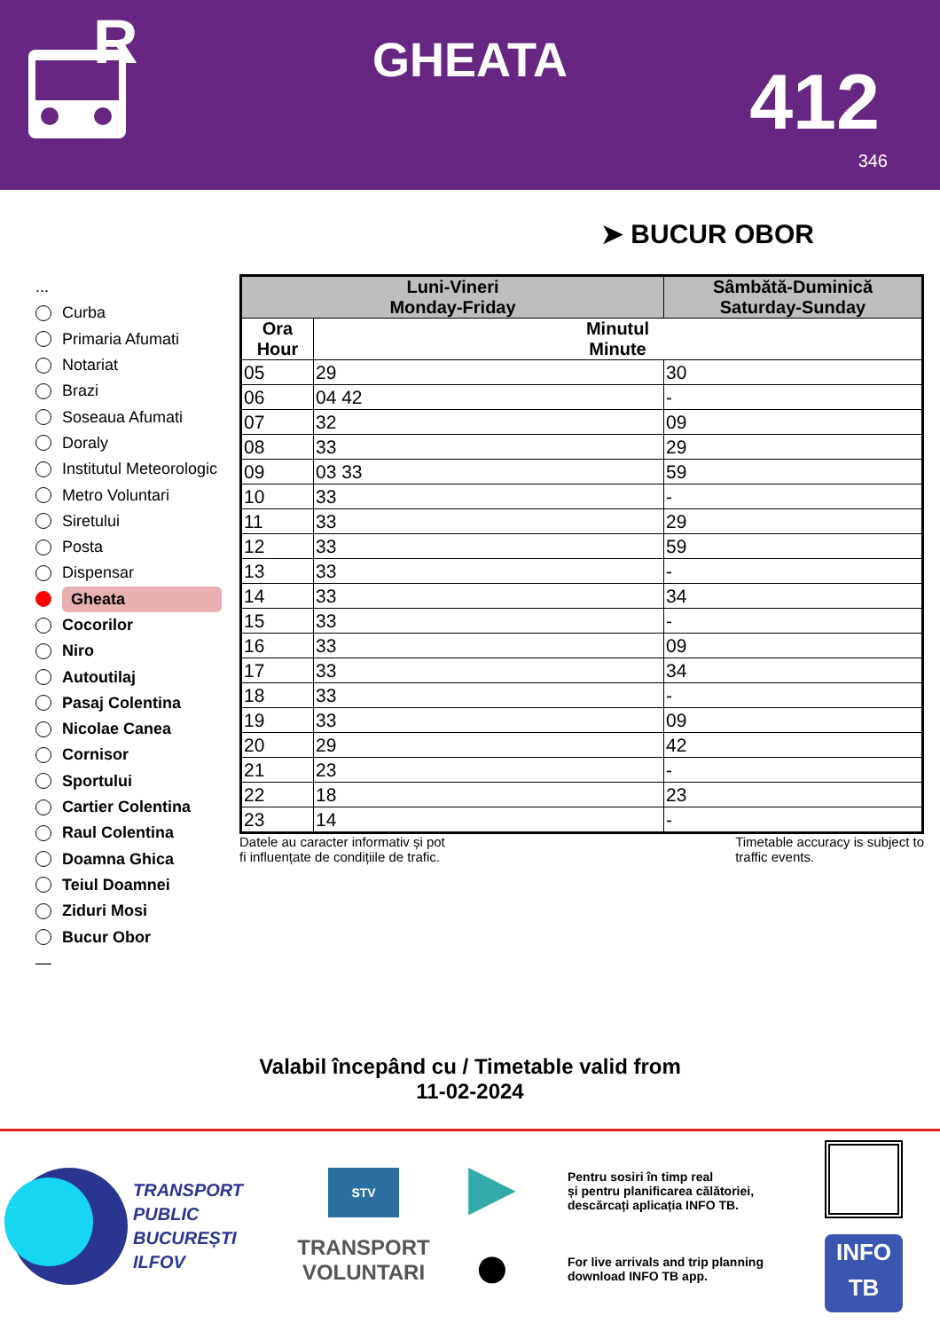R
GHEATA 412
346
➤ BUCUR OBOR
...
Curba
Primaria Afumati
Notariat
Brazi
Soseaua Afumati
Doraly
Institutul Meteorologic
Metro Voluntari
Siretului
Posta
Dispensar
Gheata
Cocorilor
Niro
Autoutilaj
Pasaj Colentina
Nicolae Canea
Cornisor
Sportului
Cartier Colentina
Raul Colentina
Doamna Ghica
Teiul Doamnei
Ziduri Mosi
Bucur Obor
—
| Luni-Vineri Monday-Friday | | Sâmbătă-Duminică Saturday-Sunday | |
| --- | --- | --- | --- |
| Ora Hour | Minutul Minute | | |
| 05 | 29 | | 30 |
| 06 | 04 42 | | - |
| 07 | 32 | | 09 |
| 08 | 33 | | 29 |
| 09 | 03 33 | | 59 |
| 10 | 33 | | - |
| 11 | 33 | | 29 |
| 12 | 33 | | 59 |
| 13 | 33 | | - |
| 14 | 33 | | 34 |
| 15 | 33 | | - |
| 16 | 33 | | 09 |
| 17 | 33 | | 34 |
| 18 | 33 | | - |
| 19 | 33 | | 09 |
| 20 | 29 | | 42 |
| 21 | 23 | | - |
| 22 | 18 | | 23 |
| 23 | 14 | | - |
Datele au caracter informativ și pot
fi influențate de condițiile de trafic.
Timetable accuracy is subject to
traffic events.
Valabil începând cu / Timetable valid from
11-02-2024
TRANSPORT
PUBLIC
BUCUREȘTI
ILFOV
STV
TRANSPORT
VOLUNTARI
▶
●
Pentru sosiri în timp real
și pentru planificarea călătoriei,
descărcați aplicația INFO TB.
For live arrivals and trip planning
download INFO TB app.
INFO
TB